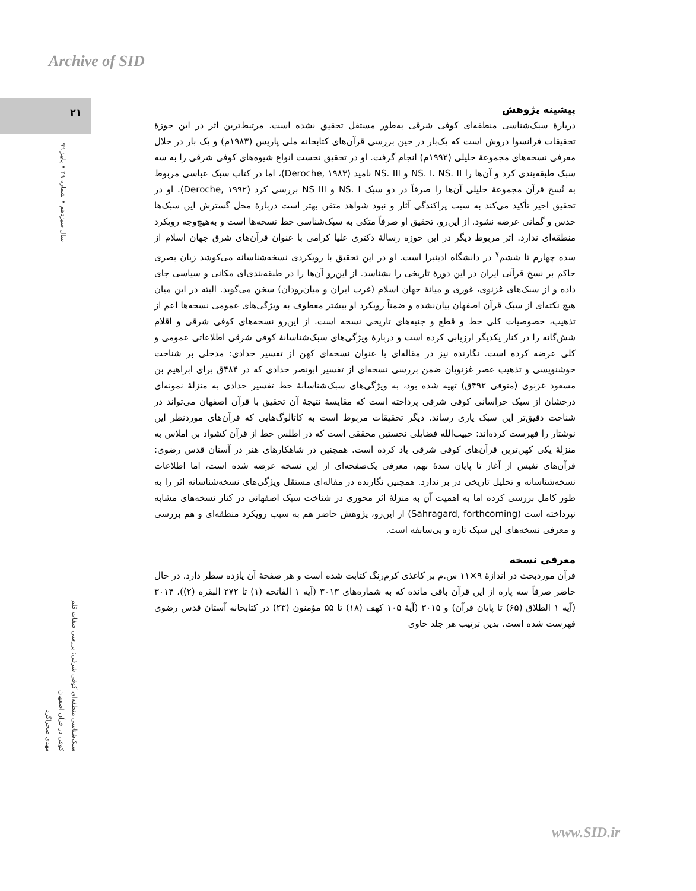Archive of SID
۲۱
سال سیزدهم • شماره ۲۹ • پاییز ۹۹
پیشینه پژوهش
دربارهٔ سبک‌شناسی منطقه‌ای کوفی شرقی به‌طور مستقل تحقیق نشده است. مرتبط‌ترین اثر در این حوزهٔ تحقیقات فرانسوا دروش است که یک‌بار در حین بررسی قرآن‌های کتابخانه ملی پاریس (۱۹۸۳م) و یک بار در خلال معرفی نسخه‌های مجموعهٔ خلیلی (۱۹۹۲م) انجام گرفت. او در تحقیق نخست انواع شیوه‌های کوفی شرقی را به سه سبک طبقه‌بندی کرد و آن‌ها را NS. I، NS. II و NS. III نامید (Deroche, ۱۹۸۳)، اما در کتاب سبک عباسی مربوط به نُسخ قرآن مجموعهٔ خلیلی آن‌ها را صرفاً در دو سبک NS. I و NS III بررسی کرد (Deroche, ۱۹۹۲). او در تحقیق اخیر تأکید می‌کند به سبب پراکندگی آثار و نبود شواهد متقن بهتر است دربارهٔ محل گسترش این سبک‌ها حدس و گمانی عرضه نشود. از این‌رو، تحقیق او صرفاً متکی به سبک‌شناسی خط نسخه‌ها است و به‌هیچ‌وجه رویکرد منطقه‌ای ندارد. اثر مربوط دیگر در این حوزه رسالهٔ دکتری علیا کرامی با عنوان قرآن‌های شرق جهان اسلام از سده چهارم تا ششم<sup>۷</sup> در دانشگاه ادینبرا است. او در این تحقیق با رویکردی نسخه‌شناسانه می‌کوشد زبان بصری حاکم بر نسخ قرآنی ایران در این دورهٔ تاریخی را بشناسد. از این‌رو آن‌ها را در طبقه‌بندی‌ای مکانی و سیاسی جای داده و از سبک‌های غزنوی، غوری و میانهٔ جهان اسلام (غرب ایران و میان‌رودان) سخن می‌گوید. البته در این میان هیچ نکته‌ای از سبک قرآن اصفهان بیان‌نشده و ضمناً رویکرد او بیشتر معطوف به ویژگی‌های عمومی نسخه‌ها اعم از تذهیب، خصوصیات کلی خط و قطع و جنبه‌های تاریخی نسخه است. از این‌رو نسخه‌های کوفی شرقی و اقلام شش‌گانه را در کنار یکدیگر ارزیابی کرده است و دربارهٔ ویژگی‌های سبک‌شناسانهٔ کوفی شرقی اطلاعاتی عمومی و کلی عرضه کرده است. نگارنده نیز در مقاله‌ای با عنوان نسخه‌ای کهن از تفسیر حدادی: مدخلی بر شناخت خوشنویسی و تذهیب عصر غزنویان ضمن بررسی نسخه‌ای از تفسیر ابونصر حدادی که در ۴۸۴ق برای ابراهیم بن مسعود غزنوی (متوفی ۴۹۲ق) تهیه شده بود، به ویژگی‌های سبک‌شناسانهٔ خط تفسیر حدادی به منزلهٔ نمونه‌ای درخشان از سبک خراسانی کوفی شرقی پرداخته است که مقایسهٔ نتیجهٔ آن تحقیق با قرآن اصفهان می‌تواند در شناخت دقیق‌تر این سبک یاری رساند. دیگر تحقیقات مربوط است به کاتالوگ‌هایی که قرآن‌های موردنظر این نوشتار را فهرست کرده‌اند: حبیب‌الله فضایلی نخستین محققی است که در اطلس خط از قرآن کشواد بن املاس به منزلهٔ یکی کهن‌ترین قرآن‌های کوفی شرقی یاد کرده است. همچنین در شاهکارهای هنر در آستان قدس رضوی: قرآن‌های نفیس از آغاز تا پایان سدهٔ نهم، معرفی یک‌صفحه‌ای از این نسخه عرضه شده است، اما اطلاعات نسخه‌شناسانه و تحلیل تاریخی در بر ندارد. همچنین نگارنده در مقاله‌ای مستقل ویژگی‌های نسخه‌شناسانه اثر را به طور کامل بررسی کرده اما به اهمیت آن به منزلهٔ اثر محوری در شناخت سبک اصفهانی در کنار نسخه‌های مشابه نپرداخته است (Sahragard, forthcoming) از این‌رو، پژوهش حاضر هم به سبب رویکرد منطقه‌ای و هم بررسی و معرفی نسخه‌های این سبک تازه و بی‌سابقه است.
معرفی نسخه
قرآن موردبحث در اندازهٔ ۹×۱۱ س.م بر کاغذی کرم‌رنگ کتابت شده است و هر صفحهٔ آن یازده سطر دارد. در حال حاضر صرفاً سه پاره از این قرآن باقی مانده که به شماره‌های ۳۰۱۳ (آیه ۱ الفاتحه (۱) تا ۲۷۲ البقره (۲))، ۳۰۱۴ (آیه ۱ الطلاق (۶۵) تا پایان قرآن) و ۳۰۱۵ (آیهٔ ۱۰۵ کهف (۱۸) تا ۵۵ مؤمنون (۲۳) در کتابخانه آستان قدس رضوی فهرست شده است. بدین ترتیب هر جلد حاوی
سبک‌شناسی منطقه‌ای کوفی شرقی: بررسی صفات قلم
کوفی در قرآن اصفهان
مهدی صحراگرد
www.SID.ir